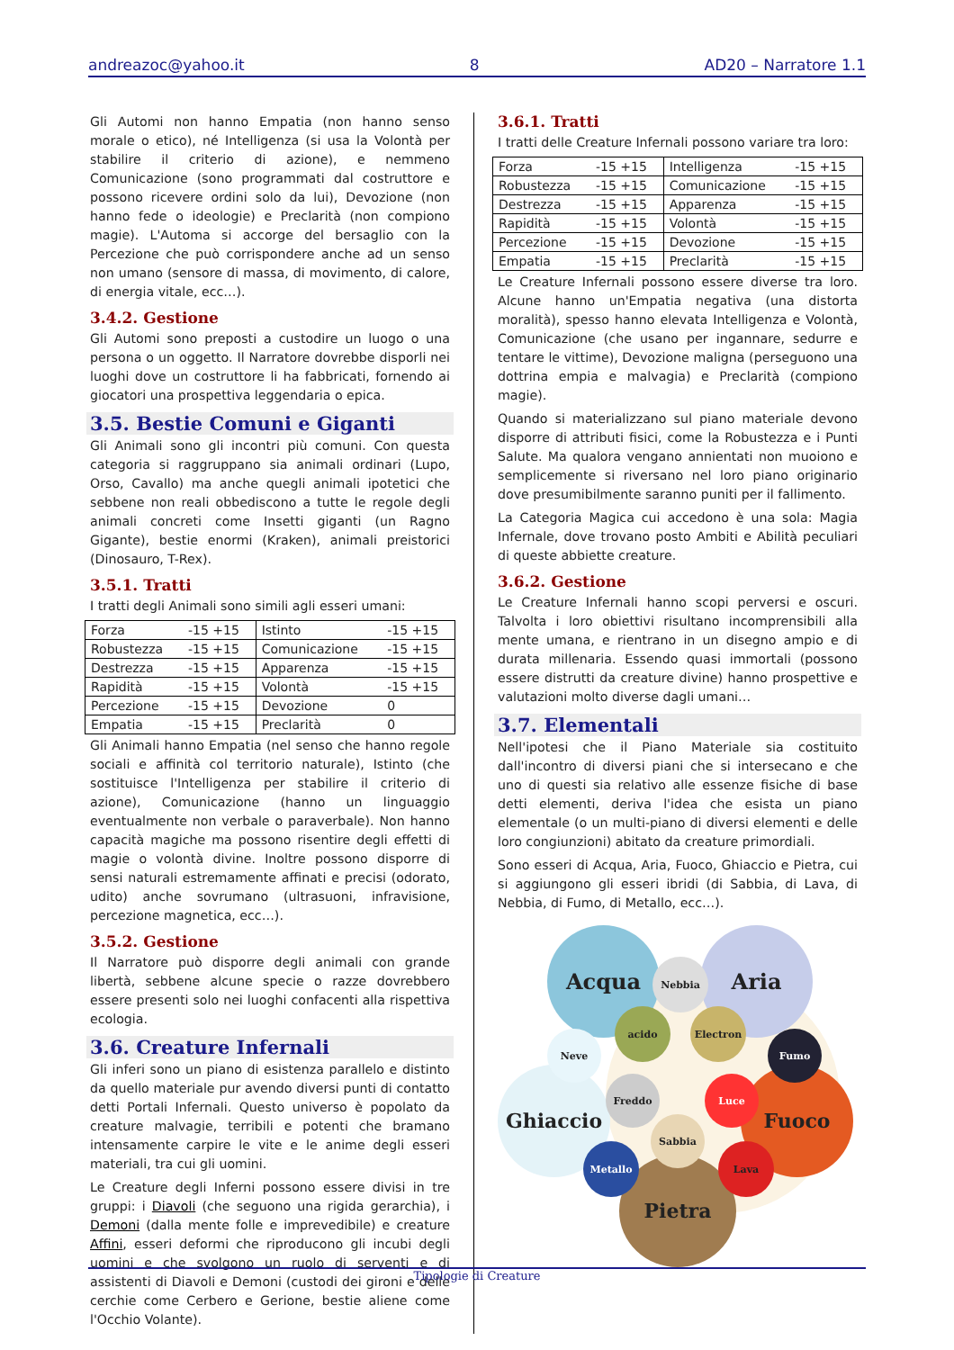andreazoc@yahoo.it 8 AD20 – Narratore 1.1
Gli Automi non hanno Empatia (non hanno senso morale o etico), né Intelligenza (si usa la Volontà per stabilire il criterio di azione), e nemmeno Comunicazione (sono programmati dal costruttore e possono ricevere ordini solo da lui), Devozione (non hanno fede o ideologie) e Preclarità (non compiono magie). L'Automa si accorge del bersaglio con la Percezione che può corrispondere anche ad un senso non umano (sensore di massa, di movimento, di calore, di energia vitale, ecc…).
3.4.2. Gestione
Gli Automi sono preposti a custodire un luogo o una persona o un oggetto. Il Narratore dovrebbe disporli nei luoghi dove un costruttore li ha fabbricati, fornendo ai giocatori una prospettiva leggendaria o epica.
3.5. Bestie Comuni e Giganti
Gli Animali sono gli incontri più comuni. Con questa categoria si raggruppano sia animali ordinari (Lupo, Orso, Cavallo) ma anche quegli animali ipotetici che sebbene non reali obbediscono a tutte le regole degli animali concreti come Insetti giganti (un Ragno Gigante), bestie enormi (Kraken), animali preistorici (Dinosauro, T-Rex).
3.5.1. Tratti
I tratti degli Animali sono simili agli esseri umani:
| Forza | -15 +15 | Istinto | -15 +15 |
| Robustezza | -15 +15 | Comunicazione | -15 +15 |
| Destrezza | -15 +15 | Apparenza | -15 +15 |
| Rapidità | -15 +15 | Volontà | -15 +15 |
| Percezione | -15 +15 | Devozione | 0 |
| Empatia | -15 +15 | Preclarità | 0 |
Gli Animali hanno Empatia (nel senso che hanno regole sociali e affinità col territorio naturale), Istinto (che sostituisce l'Intelligenza per stabilire il criterio di azione), Comunicazione (hanno un linguaggio eventualmente non verbale o paraverbale). Non hanno capacità magiche ma possono risentire degli effetti di magie o volontà divine. Inoltre possono disporre di sensi naturali estremamente affinati e precisi (odorato, udito) anche sovrumano (ultrasuoni, infravisione, percezione magnetica, ecc…).
3.5.2. Gestione
Il Narratore può disporre degli animali con grande libertà, sebbene alcune specie o razze dovrebbero essere presenti solo nei luoghi confacenti alla rispettiva ecologia.
3.6. Creature Infernali
Gli inferi sono un piano di esistenza parallelo e distinto da quello materiale pur avendo diversi punti di contatto detti Portali Infernali. Questo universo è popolato da creature malvagie, terribili e potenti che bramano intensamente carpire le vite e le anime degli esseri materiali, tra cui gli uomini.
Le Creature degli Inferni possono essere divisi in tre gruppi: i Diavoli (che seguono una rigida gerarchia), i Demoni (dalla mente folle e imprevedibile) e creature Affini, esseri deformi che riproducono gli incubi degli uomini e che svolgono un ruolo di serventi e di assistenti di Diavoli e Demoni (custodi dei gironi e delle cerchie come Cerbero e Gerione, bestie aliene come l'Occhio Volante).
3.6.1. Tratti
I tratti delle Creature Infernali possono variare tra loro:
| Forza | -15 +15 | Intelligenza | -15 +15 |
| Robustezza | -15 +15 | Comunicazione | -15 +15 |
| Destrezza | -15 +15 | Apparenza | -15 +15 |
| Rapidità | -15 +15 | Volontà | -15 +15 |
| Percezione | -15 +15 | Devozione | -15 +15 |
| Empatia | -15 +15 | Preclarità | -15 +15 |
Le Creature Infernali possono essere diverse tra loro. Alcune hanno un'Empatia negativa (una distorta moralità), spesso hanno elevata Intelligenza e Volontà, Comunicazione (che usano per ingannare, sedurre e tentare le vittime), Devozione maligna (perseguono una dottrina empia e malvagia) e Preclarità (compiono magie).
Quando si materializzano sul piano materiale devono disporre di attributi fisici, come la Robustezza e i Punti Salute. Ma qualora vengano annientati non muoiono e semplicemente si riversano nel loro piano originario dove presumibilmente saranno puniti per il fallimento.
La Categoria Magica cui accedono è una sola: Magia Infernale, dove trovano posto Ambiti e Abilità peculiari di queste abbiette creature.
3.6.2. Gestione
Le Creature Infernali hanno scopi perversi e oscuri. Talvolta i loro obiettivi risultano incomprensibili alla mente umana, e rientrano in un disegno ampio e di durata millenaria. Essendo quasi immortali (possono essere distrutti da creature divine) hanno prospettive e valutazioni molto diverse dagli umani…
3.7. Elementali
Nell'ipotesi che il Piano Materiale sia costituito dall'incontro di diversi piani che si intersecano e che uno di questi sia relativo alle essenze fisiche di base detti elementi, deriva l'idea che esista un piano elementale (o un multi-piano di diversi elementi e delle loro congiunzioni) abitato da creature primordiali.
Sono esseri di Acqua, Aria, Fuoco, Ghiaccio e Pietra, cui si aggiungono gli esseri ibridi (di Sabbia, di Lava, di Nebbia, di Fumo, di Metallo, ecc…).
Acqua Aria
Ghiaccio Fuoco
Pietra
Nebbia
acido Electron
Neve Fumo
Freddo Luce
Sabbia
Metallo Lava
Tipologie di Creature